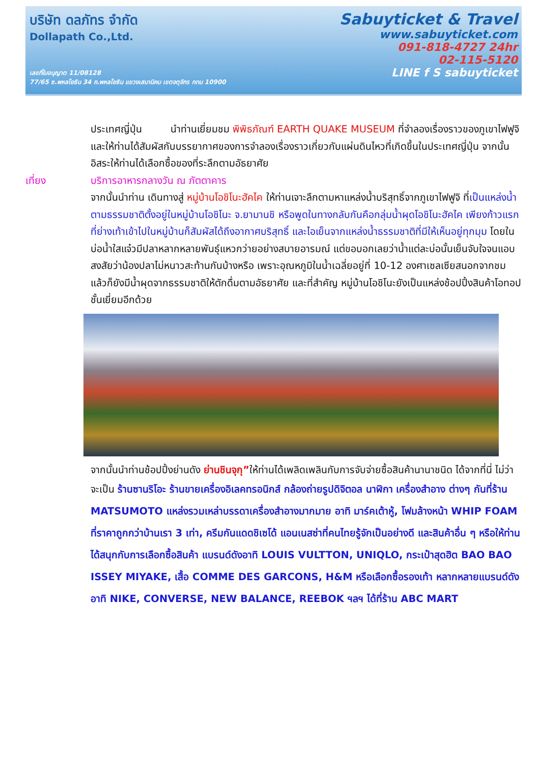บริษัท ดลภัทร จำกัด
Dollapath Co.,Ltd.
เลขที่ใบอนุญาต 11/08128
77/65 ซ.พหลโยธิน 34 ถ.พหลโยธิน แขวงเสนานิคม เขตจตุจักร กทม 10900
Sabuyticket & Travel
www.sabuyticket.com
091-818-4727 24hr
02-115-5120
LINE f S sabuyticket
ประเทศญี่ปุ่น นำท่านเยี่ยมชม พิพิธภัณฑ์ EARTH QUAKE MUSEUM ที่จำลองเรื่องราวของภูเขาไฟฟูจิ และให้ท่านได้สัมผัสกับบรรยากาศของการจำลองเรื่องราวเกี่ยวกับแผ่นดินไหวที่เกิดขึ้นในประเทศญี่ปุ่น จากนั้นอิสระให้ท่านได้เลือกซื้อของที่ระลึกตามอัธยาศัย
เที่ยง บริการอาหารกลางวัน ณ ภัตตาคาร
จากนั้นนำท่าน เดินทางสู่ หมู่บ้านโอชิโนะฮัคไค ให้ท่านเจาะลึกตามหาแหล่งน้ำบริสุทธิ์จากภูเขาไฟฟูจิ ที่เป็นแหล่งน้ำตามธรรมชาติตั้งอยู่ในหมู่บ้านโอชิโนะ จ.ยามานชิ หรือพูดในทางกลับกันคือกลุ่มน้ำผุดโอชิโนะฮัคไค เพียงก้าวแรกที่ย่างเท้าเข้าไปในหมู่บ้านก็สัมผัสได้ถึงอากาศบริสุทธิ์ และไอเย็นจากแหล่งน้ำธรรมชาติที่มีให้เห็นอยู่ทุกมุม โดยในบ่อน้ำใสแจ๋วมีปลาหลากหลายพันธุ์แหวกว่ายอย่างสบายอารมณ์ แต่ขอบอกเลยว่าน้ำแต่ละบ่อนั้นเย็นจับใจจนแอบสงสัยว่าน้องปลาไม่หนาวสะท้านกันบ้างหรือ เพราะอุณหภูมิในน้ำเฉลี่ยอยู่ที่ 10-12 องศาเซลเซียสนอกจากชมแล้วก็ยังมีน้ำผุดจากธรรมชาติให้ตักดื่มตามอัธยาศัย และที่สำคัญ หมู่บ้านโอชิโนะยังเป็นแหล่งช้อปปิ้งสินค้าโอทอปชั้นเยี่ยมอีกด้วย
จากนั้นนำท่านช้อปปิ้งย่านดัง ย่านชินจุกุ”ให้ท่านได้เพลิดเพลินกับการจับจ่ายซื้อสินค้านานาชนิด ได้จากที่นี่ ไม่ว่าจะเป็น ร้านซานริโอะ ร้านขายเครื่องอิเลคทรอนิกส์ กล้องถ่ายรูปดิจิตอล นาฬิกา เครื่องสำอาง ต่างๆ กันที่ร้าน MATSUMOTO แหล่งรวมเหล่าบรรดาเครื่องสำอางมากมาย อาทิ มาร์คเต้าหู้, โฟมล้างหน้า WHIP FOAM ที่ราคาถูกกว่าบ้านเรา 3 เท่า, ครีมกันแดดชิเซโด้ แอนเนสซ่าที่คนไทยรู้จักเป็นอย่างดี และสินค้าอื่น ๆ หรือให้ท่านได้สนุกกับการเลือกซื้อสินค้า แบรนด์ดังอาทิ LOUIS VULTTON, UNIQLO, กระเป๋าสุดฮิต BAO BAO ISSEY MIYAKE, เสื้อ COMME DES GARCONS, H&M หรือเลือกซื้อรองเท้า หลากหลายแบรนด์ดัง อาทิ NIKE, CONVERSE, NEW BALANCE, REEBOK ฯลฯ ได้ที่ร้าน ABC MART